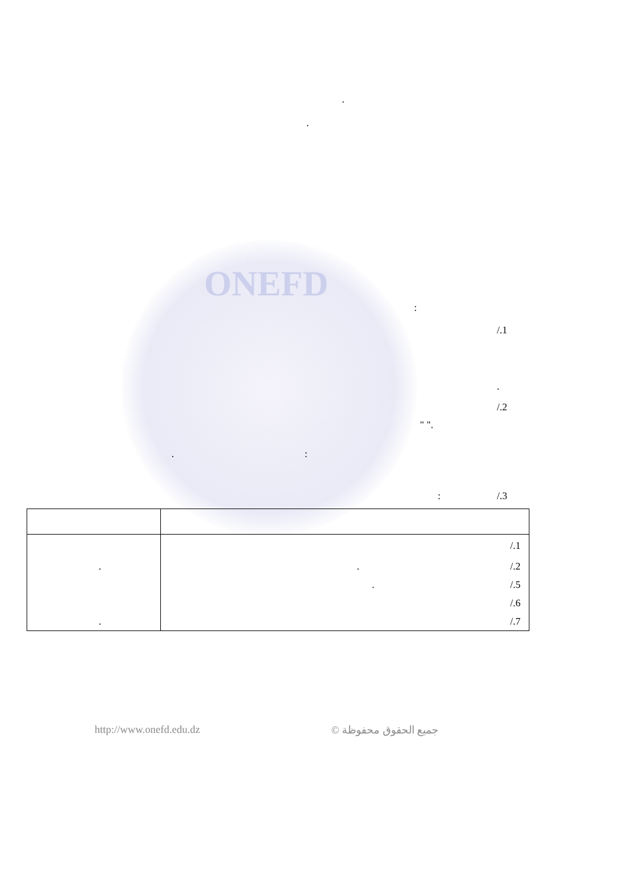ONEFD
.
.
:
/.1
.
/.2
" ".
. :
: /.3
| | /.1 |
| . | . /.2 |
| | . /.5 |
| | /.6 |
| . | /.7 |
http://www.onefd.edu.dz جميع الحقوق محفوظة ©